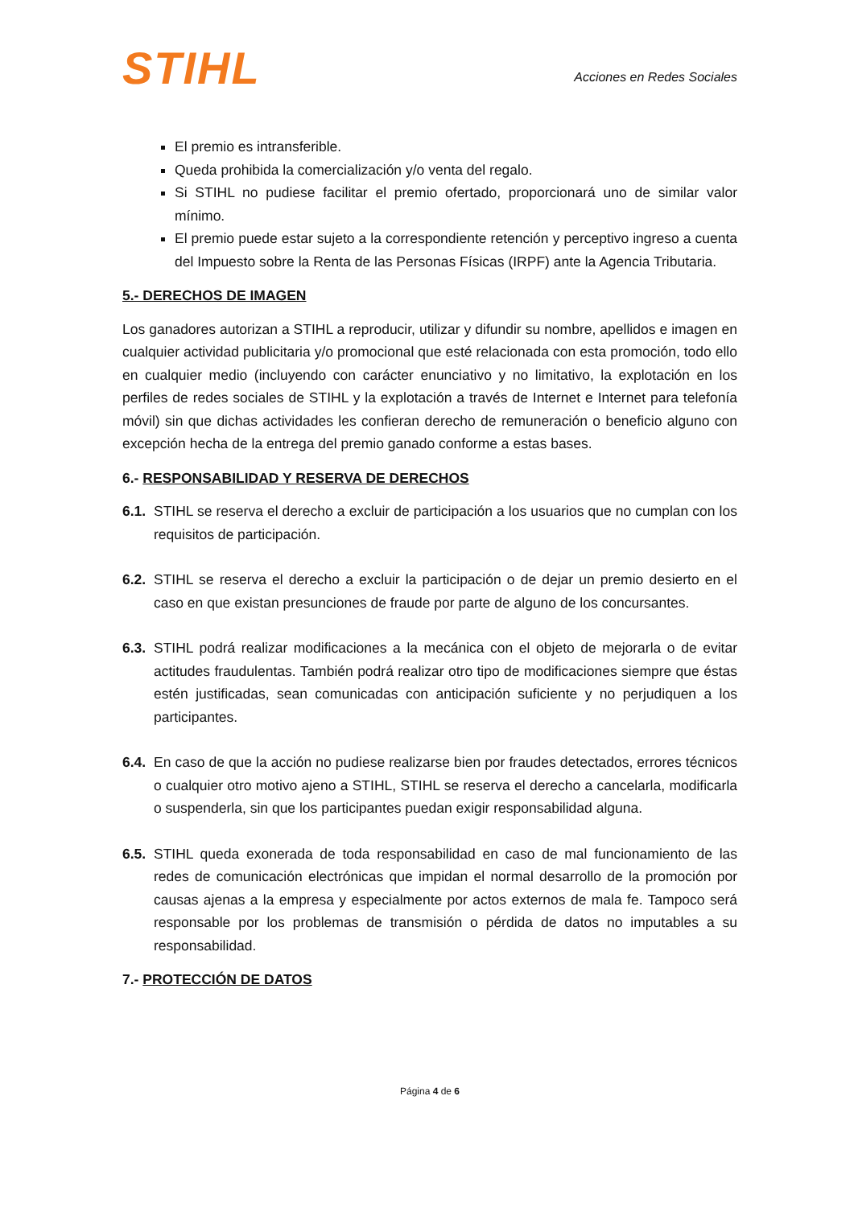STIHL
Acciones en Redes Sociales
El premio es intransferible.
Queda prohibida la comercialización y/o venta del regalo.
Si STIHL no pudiese facilitar el premio ofertado, proporcionará uno de similar valor mínimo.
El premio puede estar sujeto a la correspondiente retención y perceptivo ingreso a cuenta del Impuesto sobre la Renta de las Personas Físicas (IRPF) ante la Agencia Tributaria.
5.- DERECHOS DE IMAGEN
Los ganadores autorizan a STIHL a reproducir, utilizar y difundir su nombre, apellidos e imagen en cualquier actividad publicitaria y/o promocional que esté relacionada con esta promoción, todo ello en cualquier medio (incluyendo con carácter enunciativo y no limitativo, la explotación en los perfiles de redes sociales de STIHL y la explotación a través de Internet e Internet para telefonía móvil) sin que dichas actividades les confieran derecho de remuneración o beneficio alguno con excepción hecha de la entrega del premio ganado conforme a estas bases.
6.- RESPONSABILIDAD Y RESERVA DE DERECHOS
6.1.
STIHL se reserva el derecho a excluir de participación a los usuarios que no cumplan con los requisitos de participación.
6.2.
STIHL se reserva el derecho a excluir la participación o de dejar un premio desierto en el caso en que existan presunciones de fraude por parte de alguno de los concursantes.
6.3.
STIHL podrá realizar modificaciones a la mecánica con el objeto de mejorarla o de evitar actitudes fraudulentas. También podrá realizar otro tipo de modificaciones siempre que éstas estén justificadas, sean comunicadas con anticipación suficiente y no perjudiquen a los participantes.
6.4.
En caso de que la acción no pudiese realizarse bien por fraudes detectados, errores técnicos o cualquier otro motivo ajeno a STIHL, STIHL se reserva el derecho a cancelarla, modificarla o suspenderla, sin que los participantes puedan exigir responsabilidad alguna.
6.5.
STIHL queda exonerada de toda responsabilidad en caso de mal funcionamiento de las redes de comunicación electrónicas que impidan el normal desarrollo de la promoción por causas ajenas a la empresa y especialmente por actos externos de mala fe. Tampoco será responsable por los problemas de transmisión o pérdida de datos no imputables a su responsabilidad.
7.- PROTECCIÓN DE DATOS
Página 4 de 6